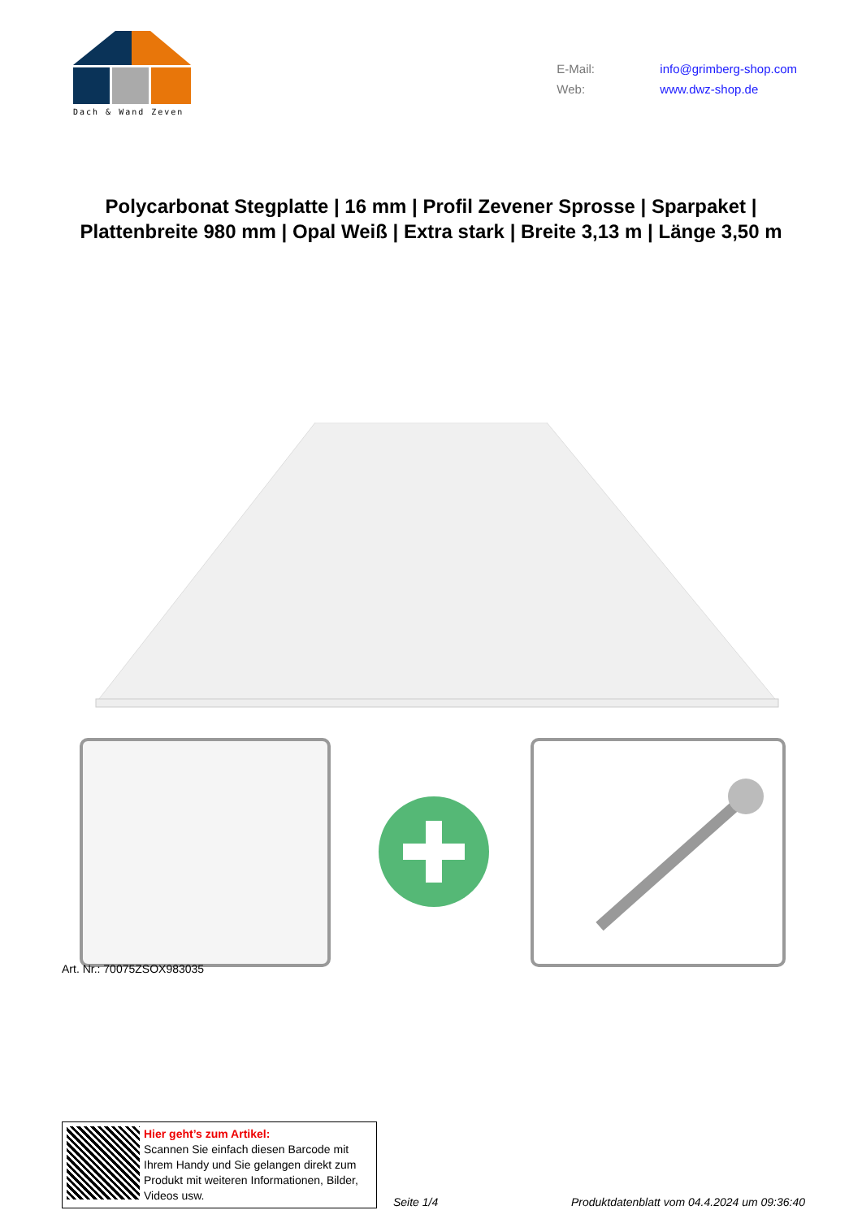Dach & Wand Zeven
E-Mail: info@grimberg-shop.com
Web: www.dwz-shop.de
Polycarbonat Stegplatte | 16 mm | Profil Zevener Sprosse | Sparpaket | Plattenbreite 980 mm | Opal Weiß | Extra stark | Breite 3,13 m | Länge 3,50 m
Art. Nr.: 70075ZSOX983035
Hier geht’s zum Artikel:
Scannen Sie einfach diesen Barcode mit Ihrem Handy und Sie gelangen direkt zum Produkt mit weiteren Informationen, Bilder, Videos usw.
Seite 1/4
Produktdatenblatt vom 04.4.2024 um 09:36:40